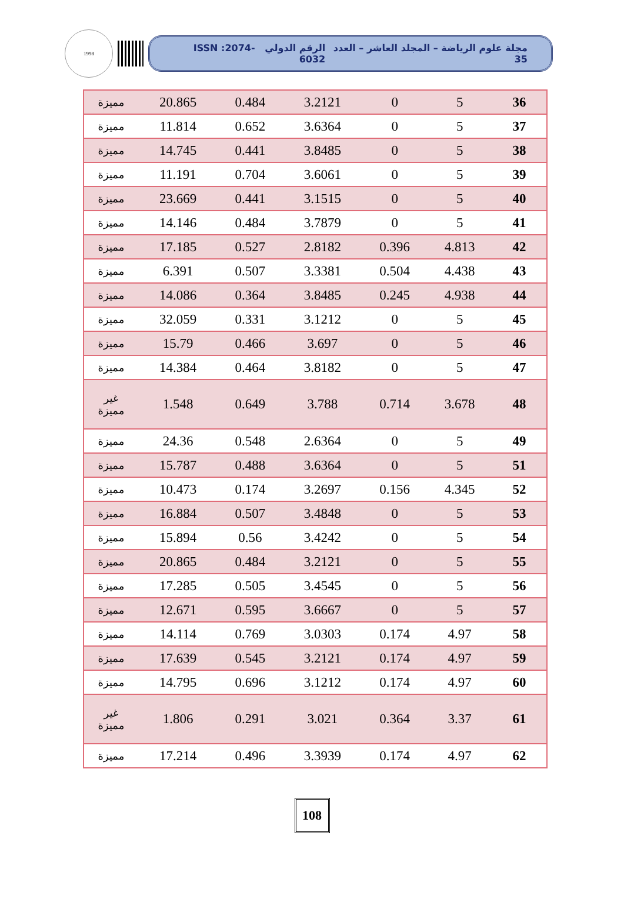1998
مجلة علوم الرياضة – المجلد العاشر – العدد 35 الرقم الدولي ISSN :2074-6032
| 36 | 5 | 0 | 3.2121 | 0.484 | 20.865 | مميزة |
| 37 | 5 | 0 | 3.6364 | 0.652 | 11.814 | مميزة |
| 38 | 5 | 0 | 3.8485 | 0.441 | 14.745 | مميزة |
| 39 | 5 | 0 | 3.6061 | 0.704 | 11.191 | مميزة |
| 40 | 5 | 0 | 3.1515 | 0.441 | 23.669 | مميزة |
| 41 | 5 | 0 | 3.7879 | 0.484 | 14.146 | مميزة |
| 42 | 4.813 | 0.396 | 2.8182 | 0.527 | 17.185 | مميزة |
| 43 | 4.438 | 0.504 | 3.3381 | 0.507 | 6.391 | مميزة |
| 44 | 4.938 | 0.245 | 3.8485 | 0.364 | 14.086 | مميزة |
| 45 | 5 | 0 | 3.1212 | 0.331 | 32.059 | مميزة |
| 46 | 5 | 0 | 3.697 | 0.466 | 15.79 | مميزة |
| 47 | 5 | 0 | 3.8182 | 0.464 | 14.384 | مميزة |
| 48 | 3.678 | 0.714 | 3.788 | 0.649 | 1.548 | غير مميزة |
| 49 | 5 | 0 | 2.6364 | 0.548 | 24.36 | مميزة |
| 51 | 5 | 0 | 3.6364 | 0.488 | 15.787 | مميزة |
| 52 | 4.345 | 0.156 | 3.2697 | 0.174 | 10.473 | مميزة |
| 53 | 5 | 0 | 3.4848 | 0.507 | 16.884 | مميزة |
| 54 | 5 | 0 | 3.4242 | 0.56 | 15.894 | مميزة |
| 55 | 5 | 0 | 3.2121 | 0.484 | 20.865 | مميزة |
| 56 | 5 | 0 | 3.4545 | 0.505 | 17.285 | مميزة |
| 57 | 5 | 0 | 3.6667 | 0.595 | 12.671 | مميزة |
| 58 | 4.97 | 0.174 | 3.0303 | 0.769 | 14.114 | مميزة |
| 59 | 4.97 | 0.174 | 3.2121 | 0.545 | 17.639 | مميزة |
| 60 | 4.97 | 0.174 | 3.1212 | 0.696 | 14.795 | مميزة |
| 61 | 3.37 | 0.364 | 3.021 | 0.291 | 1.806 | غير مميزة |
| 62 | 4.97 | 0.174 | 3.3939 | 0.496 | 17.214 | مميزة |
108